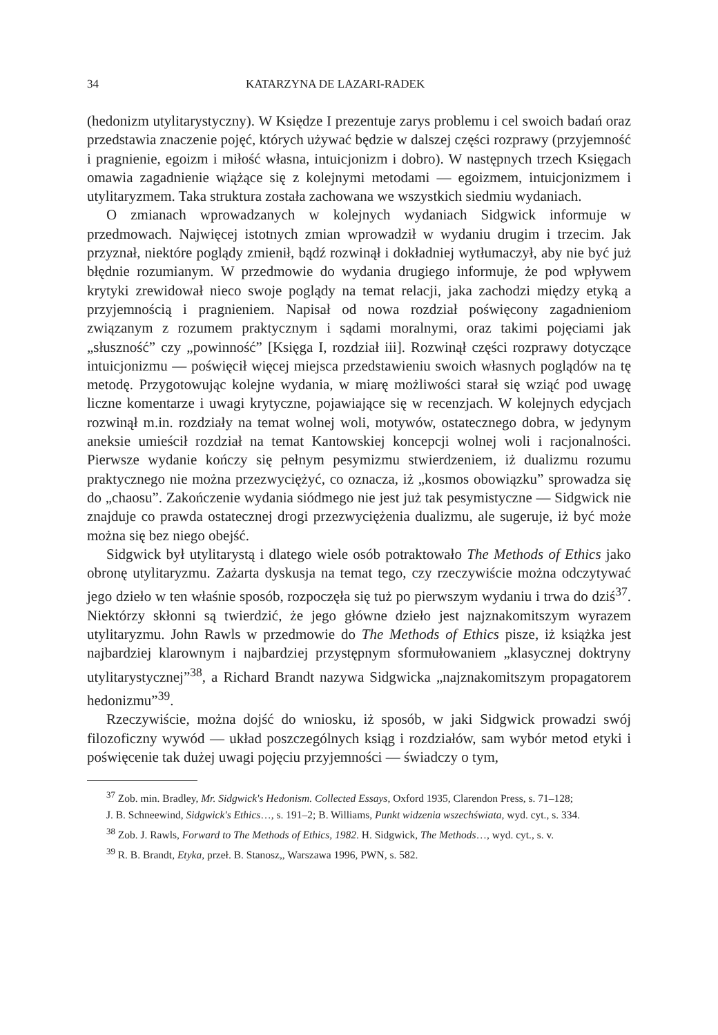34 KATARZYNA DE LAZARI-RADEK
(hedonizm utylitarystyczny). W Księdze I prezentuje zarys problemu i cel swoich badań oraz przedstawia znaczenie pojęć, których używać będzie w dalszej części rozprawy (przyjemność i pragnienie, egoizm i miłość własna, intuicjonizm i dobro). W następnych trzech Księgach omawia zagadnienie wiążące się z kolejnymi metodami — egoizmem, intuicjonizmem i utylitaryzmem. Taka struktura została zachowana we wszystkich siedmiu wydaniach.
O zmianach wprowadzanych w kolejnych wydaniach Sidgwick informuje w przedmowach. Najwięcej istotnych zmian wprowadził w wydaniu drugim i trzecim. Jak przyznał, niektóre poglądy zmienił, bądź rozwinął i dokładniej wytłumaczył, aby nie być już błędnie rozumianym. W przedmowie do wydania drugiego informuje, że pod wpływem krytyki zrewidował nieco swoje poglądy na temat relacji, jaka zachodzi między etyką a przyjemnością i pragnieniem. Napisał od nowa rozdział poświęcony zagadnieniom związanym z rozumem praktycznym i sądami moralnymi, oraz takimi pojęciami jak „słuszność” czy „powinność” [Księga I, rozdział iii]. Rozwinął części rozprawy dotyczące intuicjonizmu — poświęcił więcej miejsca przedstawieniu swoich własnych poglądów na tę metodę. Przygotowując kolejne wydania, w miarę możliwości starał się wziąć pod uwagę liczne komentarze i uwagi krytyczne, pojawiające się w recenzjach. W kolejnych edycjach rozwinął m.in. rozdziały na temat wolnej woli, motywów, ostatecznego dobra, w jedynym aneksie umieścił rozdział na temat Kantowskiej koncepcji wolnej woli i racjonalności. Pierwsze wydanie kończy się pełnym pesymizmu stwierdzeniem, iż dualizmu rozumu praktycznego nie można przezwyciężyć, co oznacza, iż „kosmos obowiązku” sprowadza się do „chaosu”. Zakończenie wydania siódmego nie jest już tak pesymistyczne — Sidgwick nie znajduje co prawda ostatecznej drogi przezwyciężenia dualizmu, ale sugeruje, iż być może można się bez niego obejść.
Sidgwick był utylitarystą i dlatego wiele osób potraktowało The Methods of Ethics jako obronę utylitaryzmu. Zażarta dyskusja na temat tego, czy rzeczywiście można odczytywać jego dzieło w ten właśnie sposób, rozpoczęła się tuż po pierwszym wydaniu i trwa do dziś<sup>37</sup>. Niektórzy skłonni są twierdzić, że jego główne dzieło jest najznakomitszym wyrazem utylitaryzmu. John Rawls w przedmowie do The Methods of Ethics pisze, iż książka jest najbardziej klarownym i najbardziej przystępnym sformułowaniem „klasycznej doktryny utylitarystycznej”<sup>38</sup>, a Richard Brandt nazywa Sidgwicka „najznakomitszym propagatorem hedonizmu”<sup>39</sup>.
Rzeczywiście, można dojść do wniosku, iż sposób, w jaki Sidgwick prowadzi swój filozoficzny wywód — układ poszczególnych ksiąg i rozdziałów, sam wybór metod etyki i poświęcenie tak dużej uwagi pojęciu przyjemności — świadczy o tym,
<sup>37</sup> Zob. min. Bradley, Mr. Sidgwick's Hedonism. Collected Essays, Oxford 1935, Clarendon Press, s. 71–128;
J. B. Schneewind, Sidgwick's Ethics…, s. 191–2; B. Williams, Punkt widzenia wszechświata, wyd. cyt., s. 334.
<sup>38</sup> Zob. J. Rawls, Forward to The Methods of Ethics, 1982. H. Sidgwick, The Methods…, wyd. cyt., s. v.
<sup>39</sup> R. B. Brandt, Etyka, przeł. B. Stanosz,, Warszawa 1996, PWN, s. 582.